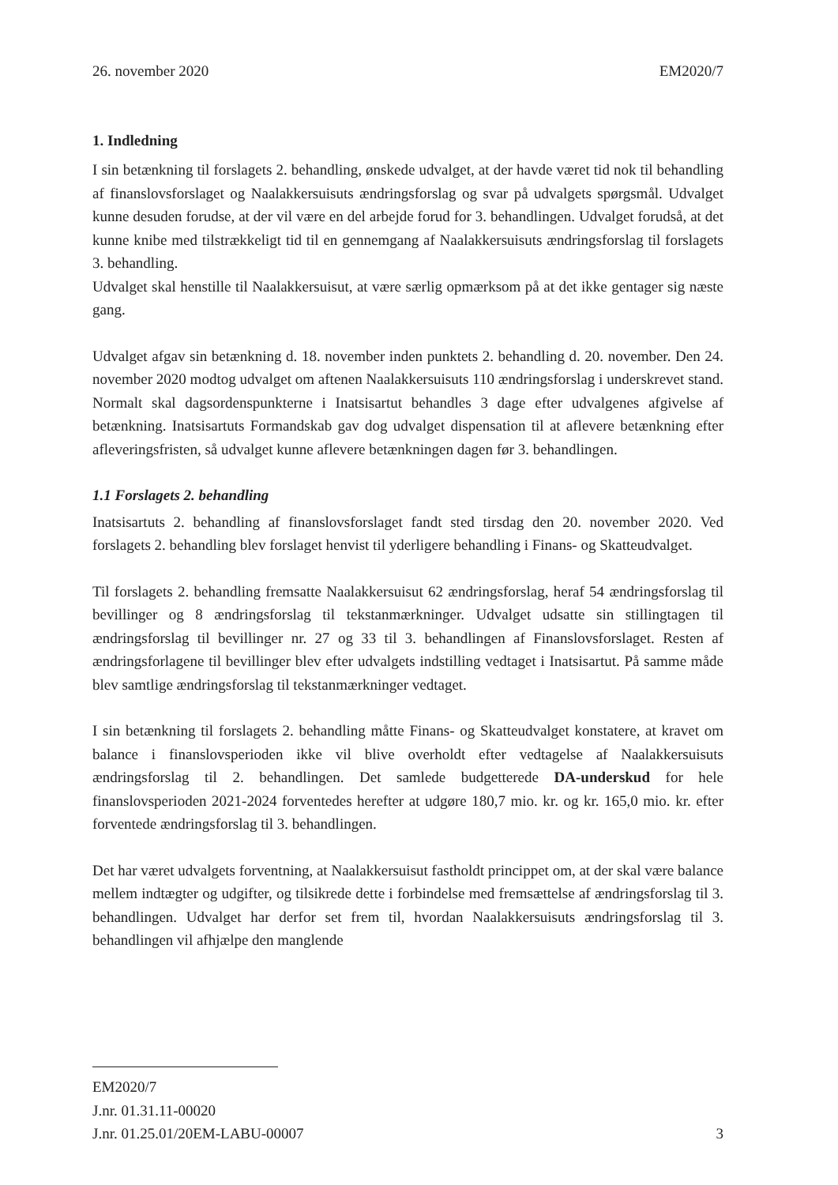26. november 2020 EM2020/7
1. Indledning
I sin betænkning til forslagets 2. behandling, ønskede udvalget, at der havde været tid nok til behandling af finanslovsforslaget og Naalakkersuisuts ændringsforslag og svar på udvalgets spørgsmål. Udvalget kunne desuden forudse, at der vil være en del arbejde forud for 3. behandlingen. Udvalget forudså, at det kunne knibe med tilstrækkeligt tid til en gennemgang af Naalakkersuisuts ændringsforslag til forslagets 3. behandling.
Udvalget skal henstille til Naalakkersuisut, at være særlig opmærksom på at det ikke gentager sig næste gang.
Udvalget afgav sin betænkning d. 18. november inden punktets 2. behandling d. 20. november. Den 24. november 2020 modtog udvalget om aftenen Naalakkersuisuts 110 ændringsforslag i underskrevet stand. Normalt skal dagsordenspunkterne i Inatsisartut behandles 3 dage efter udvalgenes afgivelse af betænkning. Inatsisartuts Formandskab gav dog udvalget dispensation til at aflevere betænkning efter afleveringsfristen, så udvalget kunne aflevere betænkningen dagen før 3. behandlingen.
1.1 Forslagets 2. behandling
Inatsisartuts 2. behandling af finanslovsforslaget fandt sted tirsdag den 20. november 2020. Ved forslagets 2. behandling blev forslaget henvist til yderligere behandling i Finans- og Skatteudvalget.
Til forslagets 2. behandling fremsatte Naalakkersuisut 62 ændringsforslag, heraf 54 ændringsforslag til bevillinger og 8 ændringsforslag til tekstanmærkninger. Udvalget udsatte sin stillingtagen til ændringsforslag til bevillinger nr. 27 og 33 til 3. behandlingen af Finanslovsforslaget. Resten af ændringsforlagene til bevillinger blev efter udvalgets indstilling vedtaget i Inatsisartut. På samme måde blev samtlige ændringsforslag til tekstanmærkninger vedtaget.
I sin betænkning til forslagets 2. behandling måtte Finans- og Skatteudvalget konstatere, at kravet om balance i finanslovsperioden ikke vil blive overholdt efter vedtagelse af Naalakkersuisuts ændringsforslag til 2. behandlingen. Det samlede budgetterede DA-underskud for hele finanslovsperioden 2021-2024 forventedes herefter at udgøre 180,7 mio. kr. og kr. 165,0 mio. kr. efter forventede ændringsforslag til 3. behandlingen.
Det har været udvalgets forventning, at Naalakkersuisut fastholdt princippet om, at der skal være balance mellem indtægter og udgifter, og tilsikrede dette i forbindelse med fremsættelse af ændringsforslag til 3. behandlingen. Udvalget har derfor set frem til, hvordan Naalakkersuisuts ændringsforslag til 3. behandlingen vil afhjælpe den manglende
EM2020/7
J.nr. 01.31.11-00020
J.nr. 01.25.01/20EM-LABU-00007 3